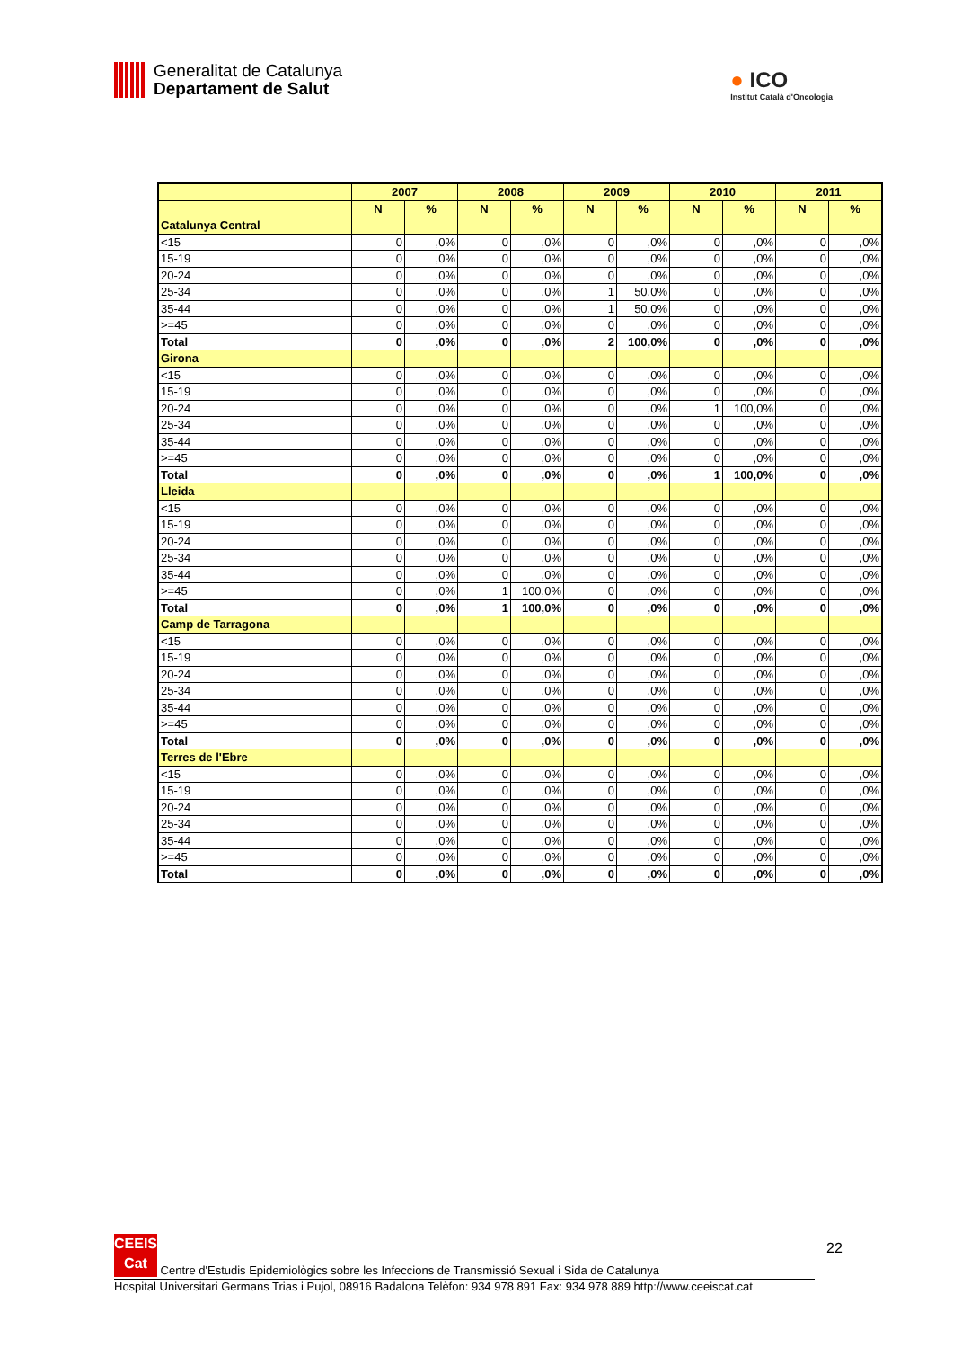Generalitat de Catalunya
Departament de Salut
● ICO
Institut Català d'Oncologia
| | 2007 | | 2008 | | 2009 | | 2010 | | 2011 | |
| --- | --- | --- | --- | --- | --- | --- | --- | --- | --- | --- |
| | N | % | N | % | N | % | N | % | N | % |
| Catalunya Central | | | | | | | | | | |
| <15 | 0 | ,0% | 0 | ,0% | 0 | ,0% | 0 | ,0% | 0 | ,0% |
| 15-19 | 0 | ,0% | 0 | ,0% | 0 | ,0% | 0 | ,0% | 0 | ,0% |
| 20-24 | 0 | ,0% | 0 | ,0% | 0 | ,0% | 0 | ,0% | 0 | ,0% |
| 25-34 | 0 | ,0% | 0 | ,0% | 1 | 50,0% | 0 | ,0% | 0 | ,0% |
| 35-44 | 0 | ,0% | 0 | ,0% | 1 | 50,0% | 0 | ,0% | 0 | ,0% |
| >=45 | 0 | ,0% | 0 | ,0% | 0 | ,0% | 0 | ,0% | 0 | ,0% |
| Total | 0 | ,0% | 0 | ,0% | 2 | 100,0% | 0 | ,0% | 0 | ,0% |
| Girona | | | | | | | | | | |
| <15 | 0 | ,0% | 0 | ,0% | 0 | ,0% | 0 | ,0% | 0 | ,0% |
| 15-19 | 0 | ,0% | 0 | ,0% | 0 | ,0% | 0 | ,0% | 0 | ,0% |
| 20-24 | 0 | ,0% | 0 | ,0% | 0 | ,0% | 1 | 100,0% | 0 | ,0% |
| 25-34 | 0 | ,0% | 0 | ,0% | 0 | ,0% | 0 | ,0% | 0 | ,0% |
| 35-44 | 0 | ,0% | 0 | ,0% | 0 | ,0% | 0 | ,0% | 0 | ,0% |
| >=45 | 0 | ,0% | 0 | ,0% | 0 | ,0% | 0 | ,0% | 0 | ,0% |
| Total | 0 | ,0% | 0 | ,0% | 0 | ,0% | 1 | 100,0% | 0 | ,0% |
| Lleida | | | | | | | | | | |
| <15 | 0 | ,0% | 0 | ,0% | 0 | ,0% | 0 | ,0% | 0 | ,0% |
| 15-19 | 0 | ,0% | 0 | ,0% | 0 | ,0% | 0 | ,0% | 0 | ,0% |
| 20-24 | 0 | ,0% | 0 | ,0% | 0 | ,0% | 0 | ,0% | 0 | ,0% |
| 25-34 | 0 | ,0% | 0 | ,0% | 0 | ,0% | 0 | ,0% | 0 | ,0% |
| 35-44 | 0 | ,0% | 0 | ,0% | 0 | ,0% | 0 | ,0% | 0 | ,0% |
| >=45 | 0 | ,0% | 1 | 100,0% | 0 | ,0% | 0 | ,0% | 0 | ,0% |
| Total | 0 | ,0% | 1 | 100,0% | 0 | ,0% | 0 | ,0% | 0 | ,0% |
| Camp de Tarragona | | | | | | | | | | |
| <15 | 0 | ,0% | 0 | ,0% | 0 | ,0% | 0 | ,0% | 0 | ,0% |
| 15-19 | 0 | ,0% | 0 | ,0% | 0 | ,0% | 0 | ,0% | 0 | ,0% |
| 20-24 | 0 | ,0% | 0 | ,0% | 0 | ,0% | 0 | ,0% | 0 | ,0% |
| 25-34 | 0 | ,0% | 0 | ,0% | 0 | ,0% | 0 | ,0% | 0 | ,0% |
| 35-44 | 0 | ,0% | 0 | ,0% | 0 | ,0% | 0 | ,0% | 0 | ,0% |
| >=45 | 0 | ,0% | 0 | ,0% | 0 | ,0% | 0 | ,0% | 0 | ,0% |
| Total | 0 | ,0% | 0 | ,0% | 0 | ,0% | 0 | ,0% | 0 | ,0% |
| Terres de l'Ebre | | | | | | | | | | |
| <15 | 0 | ,0% | 0 | ,0% | 0 | ,0% | 0 | ,0% | 0 | ,0% |
| 15-19 | 0 | ,0% | 0 | ,0% | 0 | ,0% | 0 | ,0% | 0 | ,0% |
| 20-24 | 0 | ,0% | 0 | ,0% | 0 | ,0% | 0 | ,0% | 0 | ,0% |
| 25-34 | 0 | ,0% | 0 | ,0% | 0 | ,0% | 0 | ,0% | 0 | ,0% |
| 35-44 | 0 | ,0% | 0 | ,0% | 0 | ,0% | 0 | ,0% | 0 | ,0% |
| >=45 | 0 | ,0% | 0 | ,0% | 0 | ,0% | 0 | ,0% | 0 | ,0% |
| Total | 0 | ,0% | 0 | ,0% | 0 | ,0% | 0 | ,0% | 0 | ,0% |
22
CEEIS Cat Centre d'Estudis Epidemiològics sobre les Infeccions de Transmissió Sexual i Sida de Catalunya
Hospital Universitari Germans Trias i Pujol, 08916 Badalona Telèfon: 934 978 891 Fax: 934 978 889 http://www.ceeiscat.cat